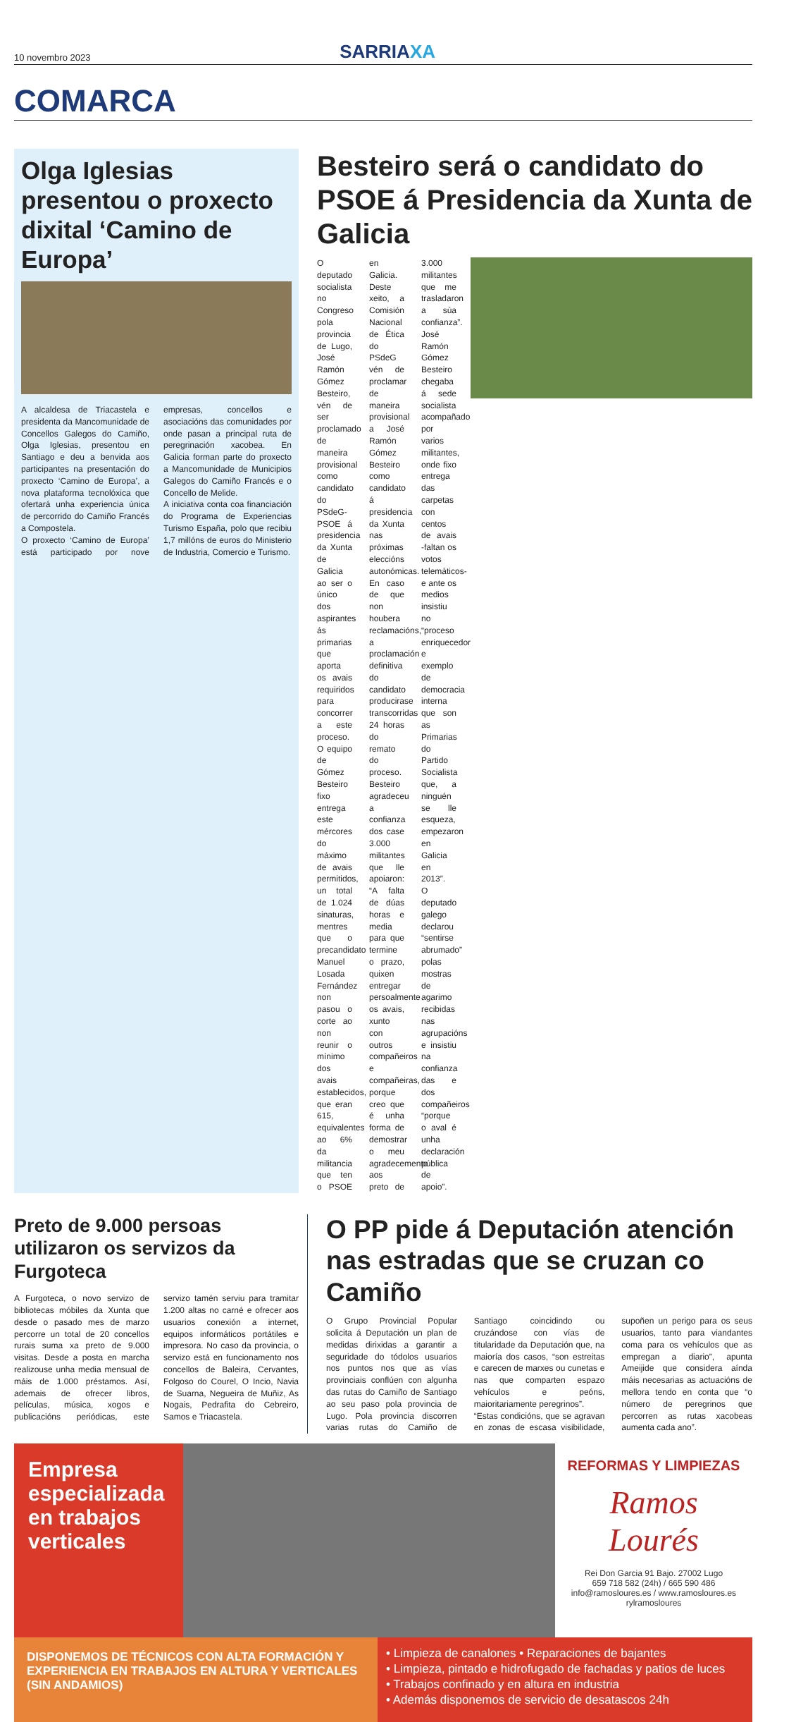10 novembro 2023
SARRIAXA
COMARCA
Olga Iglesias presentou o proxecto dixital ‘Camino de Europa’
A alcaldesa de Triacastela e presidenta da Mancomunidade de Concellos Galegos do Camiño, Olga Iglesias, presentou en Santiago e deu a benvida aos participantes na presentación do proxecto ‘Camino de Europa’, a nova plataforma tecnolóxica que ofertará unha experiencia única de percorrido do Camiño Francés a Compostela.
O proxecto ‘Camino de Europa’ está participado por nove empresas, concellos e asociacións das comunidades por onde pasan a principal ruta de peregrinación xacobea. En Galicia forman parte do proxecto a Mancomunidade de Municipios Galegos do Camiño Francés e o Concello de Melide.
A iniciativa conta coa financiación do Programa de Experiencias Turismo España, polo que recibiu 1,7 millóns de euros do Ministerio de Industria, Comercio e Turismo.
Besteiro será o candidato do PSOE á Presidencia da Xunta de Galicia
O deputado socialista no Congreso pola provincia de Lugo, José Ramón Gómez Besteiro, vén de ser proclamado de maneira provisional como candidato do PSdeG-PSOE á presidencia da Xunta de Galicia ao ser o único dos aspirantes ás primarias que aporta os avais requiridos para concorrer a este proceso.
O equipo de Gómez Besteiro fixo entrega este mércores do máximo de avais permitidos, un total de 1.024 sinaturas, mentres que o precandidato Manuel Losada Fernández non pasou o corte ao non reunir o mínimo dos avais establecidos, que eran 615, equivalentes ao 6% da militancia que ten o PSOE en Galicia.
Deste xeito, a Comisión Nacional de Ética do PSdeG vén de proclamar de maneira provisional a José Ramón Gómez Besteiro como candidato á presidencia da Xunta nas próximas eleccións autonómicas. En caso de que non houbera reclamacións, a proclamación definitiva do candidato producirase transcorridas 24 horas do remato do proceso.
Besteiro agradeceu a confianza dos case 3.000 militantes que lle apoiaron: “A falta de dúas horas e media para que termine o prazo, quixen entregar persoalmente os avais, xunto con outros compañeiros e compañeiras, porque creo que é unha forma de demostrar o meu agradecemento aos preto de 3.000 militantes que me trasladaron a súa confianza”.
José Ramón Gómez Besteiro chegaba á sede socialista acompañado por varios militantes, onde fixo entrega das carpetas con centos de avais -faltan os votos telemáticos- e ante os medios insistiu no “proceso enriquecedor e exemplo de democracia interna que son as Primarias do Partido Socialista que, a ninguén se lle esqueza, empezaron en Galicia en 2013”.
O deputado galego declarou “sentirse abrumado” polas mostras de agarimo recibidas nas agrupacións e insistiu na confianza das e dos compañeiros “porque o aval é unha declaración pública de apoio”.
Preto de 9.000 persoas utilizaron os servizos da Furgoteca
A Furgoteca, o novo servizo de bibliotecas móbiles da Xunta que desde o pasado mes de marzo percorre un total de 20 concellos rurais suma xa preto de 9.000 visitas. Desde a posta en marcha realizouse unha media mensual de máis de 1.000 préstamos. Así, ademais de ofrecer libros, películas, música, xogos e publicacións periódicas, este servizo tamén serviu para tramitar 1.200 altas no carné e ofrecer aos usuarios conexión a internet, equipos informáticos portátiles e impresora. No caso da provincia, o servizo está en funcionamento nos concellos de Baleira, Cervantes, Folgoso do Courel, O Incio, Navia de Suarna, Negueira de Muñiz, As Nogais, Pedrafita do Cebreiro, Samos e Triacastela.
O PP pide á Deputación atención nas estradas que se cruzan co Camiño
O Grupo Provincial Popular solicita á Deputación un plan de medidas dirixidas a garantir a seguridade do tódolos usuarios nos puntos nos que as vías provinciais conflúen con algunha das rutas do Camiño de Santiago ao seu paso pola provincia de Lugo. Pola provincia discorren varias rutas do Camiño de Santiago coincidindo ou cruzándose con vías de titularidade da Deputación que, na maioría dos casos, “son estreitas e carecen de marxes ou cunetas e nas que comparten espazo vehículos e peóns, maioritariamente peregrinos”.
“Estas condicións, que se agravan en zonas de escasa visibilidade, supoñen un perigo para os seus usuarios, tanto para viandantes coma para os vehículos que as empregan a diario”, apunta Ameijide que considera aínda máis necesarias as actuacións de mellora tendo en conta que “o número de peregrinos que percorren as rutas xacobeas aumenta cada ano”.
Empresa especializada en trabajos verticales
REFORMAS Y LIMPIEZAS
Ramos Lourés
Rei Don Garcia 91 Bajo. 27002 Lugo
659 718 582 (24h) / 665 590 486
info@ramosloures.es / www.ramosloures.es
rylramosloures
DISPONEMOS DE TÉCNICOS CON ALTA FORMACIÓN Y EXPERIENCIA EN TRABAJOS EN ALTURA Y VERTICALES (SIN ANDAMIOS)
• Limpieza de canalones • Reparaciones de bajantes
• Limpieza, pintado e hidrofugado de fachadas y patios de luces
• Trabajos confinado y en altura en industria
• Además disponemos de servicio de desatascos 24h